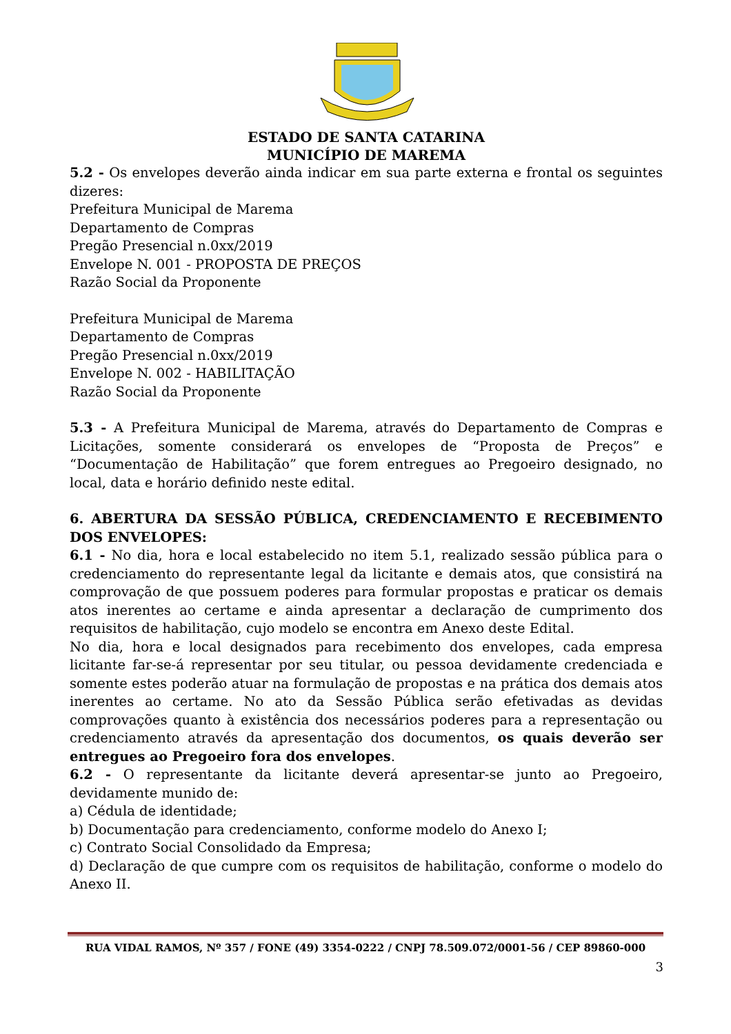ESTADO DE SANTA CATARINA
MUNICÍPIO DE MAREMA
5.2 - Os envelopes deverão ainda indicar em sua parte externa e frontal os seguintes dizeres:
Prefeitura Municipal de Marema
Departamento de Compras
Pregão Presencial n.0xx/2019
Envelope N. 001 - PROPOSTA DE PREÇOS
Razão Social da Proponente
Prefeitura Municipal de Marema
Departamento de Compras
Pregão Presencial n.0xx/2019
Envelope N. 002 - HABILITAÇÃO
Razão Social da Proponente
5.3 - A Prefeitura Municipal de Marema, através do Departamento de Compras e Licitações, somente considerará os envelopes de “Proposta de Preços” e “Documentação de Habilitação” que forem entregues ao Pregoeiro designado, no local, data e horário definido neste edital.
6. ABERTURA DA SESSÃO PÚBLICA, CREDENCIAMENTO E RECEBIMENTO DOS ENVELOPES:
6.1 - No dia, hora e local estabelecido no item 5.1, realizado sessão pública para o credenciamento do representante legal da licitante e demais atos, que consistirá na comprovação de que possuem poderes para formular propostas e praticar os demais atos inerentes ao certame e ainda apresentar a declaração de cumprimento dos requisitos de habilitação, cujo modelo se encontra em Anexo deste Edital.
No dia, hora e local designados para recebimento dos envelopes, cada empresa licitante far-se-á representar por seu titular, ou pessoa devidamente credenciada e somente estes poderão atuar na formulação de propostas e na prática dos demais atos inerentes ao certame. No ato da Sessão Pública serão efetivadas as devidas comprovações quanto à existência dos necessários poderes para a representação ou credenciamento através da apresentação dos documentos, os quais deverão ser entregues ao Pregoeiro fora dos envelopes.
6.2 - O representante da licitante deverá apresentar-se junto ao Pregoeiro, devidamente munido de:
a) Cédula de identidade;
b) Documentação para credenciamento, conforme modelo do Anexo I;
c) Contrato Social Consolidado da Empresa;
d) Declaração de que cumpre com os requisitos de habilitação, conforme o modelo do Anexo II.
RUA VIDAL RAMOS, Nº 357 / FONE (49) 3354-0222 / CNPJ 78.509.072/0001-56 / CEP 89860-000
3